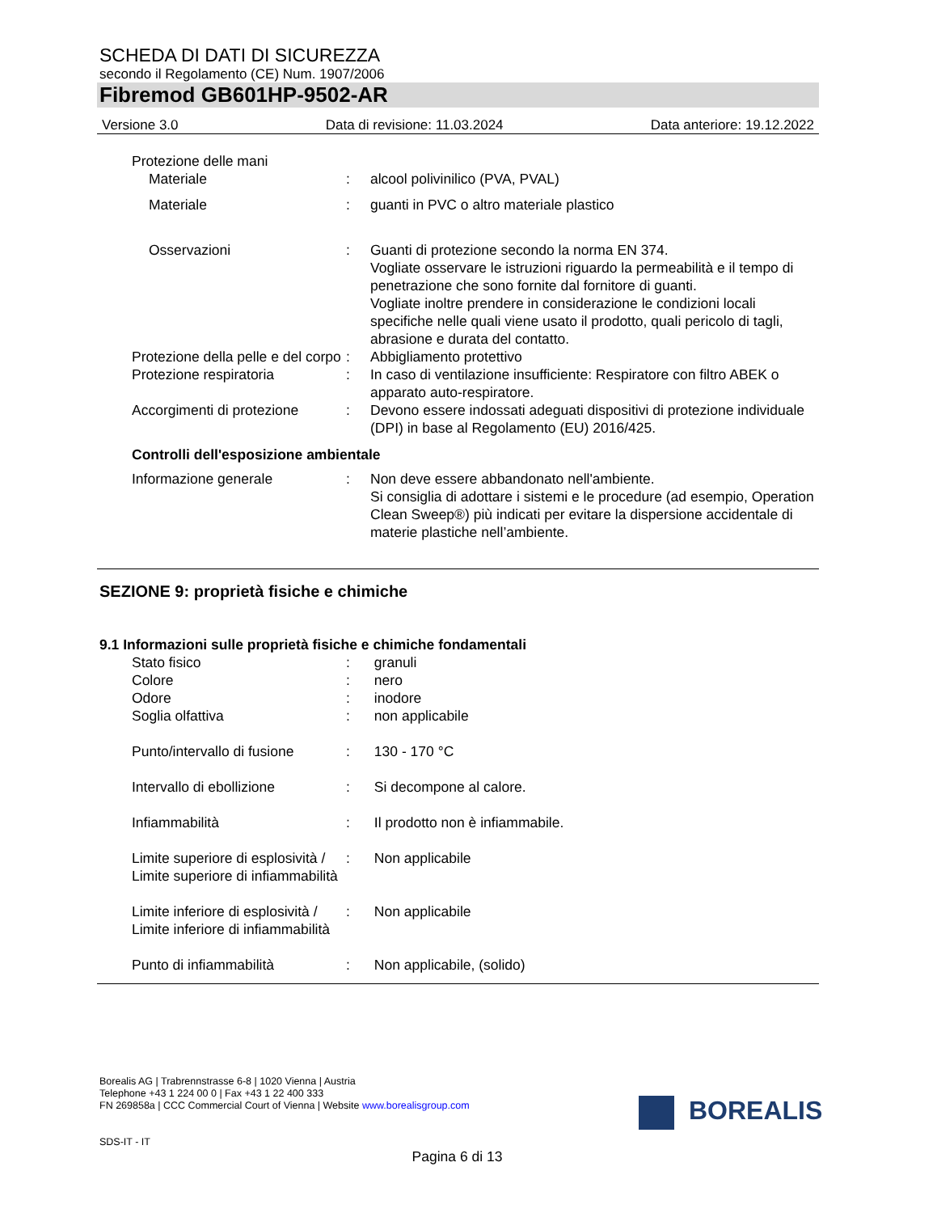SCHEDA DI DATI DI SICUREZZA
secondo il Regolamento (CE) Num. 1907/2006
Fibremod GB601HP-9502-AR
Versione 3.0 Data di revisione: 11.03.2024 Data anteriore: 19.12.2022
Protezione delle mani
Materiale : alcool polivinilico (PVA, PVAL)
Materiale : guanti in PVC o altro materiale plastico
Osservazioni : Guanti di protezione secondo la norma EN 374.
Vogliate osservare le istruzioni riguardo la permeabilità e il tempo di penetrazione che sono fornite dal fornitore di guanti.
Vogliate inoltre prendere in considerazione le condizioni locali specifiche nelle quali viene usato il prodotto, quali pericolo di tagli, abrasione e durata del contatto.
Protezione della pelle e del corpo
: Abbigliamento protettivo
Protezione respiratoria : In caso di ventilazione insufficiente: Respiratore con filtro ABEK o apparato auto-respiratore.
Accorgimenti di protezione
: Devono essere indossati adeguati dispositivi di protezione individuale (DPI) in base al Regolamento (EU) 2016/425.
Controlli dell'esposizione ambientale
Informazione generale : Non deve essere abbandonato nell'ambiente.
Si consiglia di adottare i sistemi e le procedure (ad esempio, Operation Clean Sweep®) più indicati per evitare la dispersione accidentale di materie plastiche nell’ambiente.
SEZIONE 9: proprietà fisiche e chimiche
9.1 Informazioni sulle proprietà fisiche e chimiche fondamentali
Stato fisico : granuli
Colore : nero
Odore : inodore
Soglia olfattiva : non applicabile
Punto/intervallo di fusione
: 130 - 170 °C
Intervallo di ebollizione : Si decompone al calore.
Infiammabilità : Il prodotto non è infiammabile.
Limite superiore di esplosività / Limite superiore di infiammabilità
: Non applicabile
Limite inferiore di esplosività / Limite inferiore di infiammabilità
: Non applicabile
Punto di infiammabilità : Non applicabile, (solido)
Borealis AG | Trabrennstrasse 6-8 | 1020 Vienna | Austria
Telephone +43 1 224 00 0 | Fax +43 1 22 400 333
FN 269858a | CCC Commercial Court of Vienna | Website www.borealisgroup.com
SDS-IT - IT
BOREALIS
Pagina 6 di 13